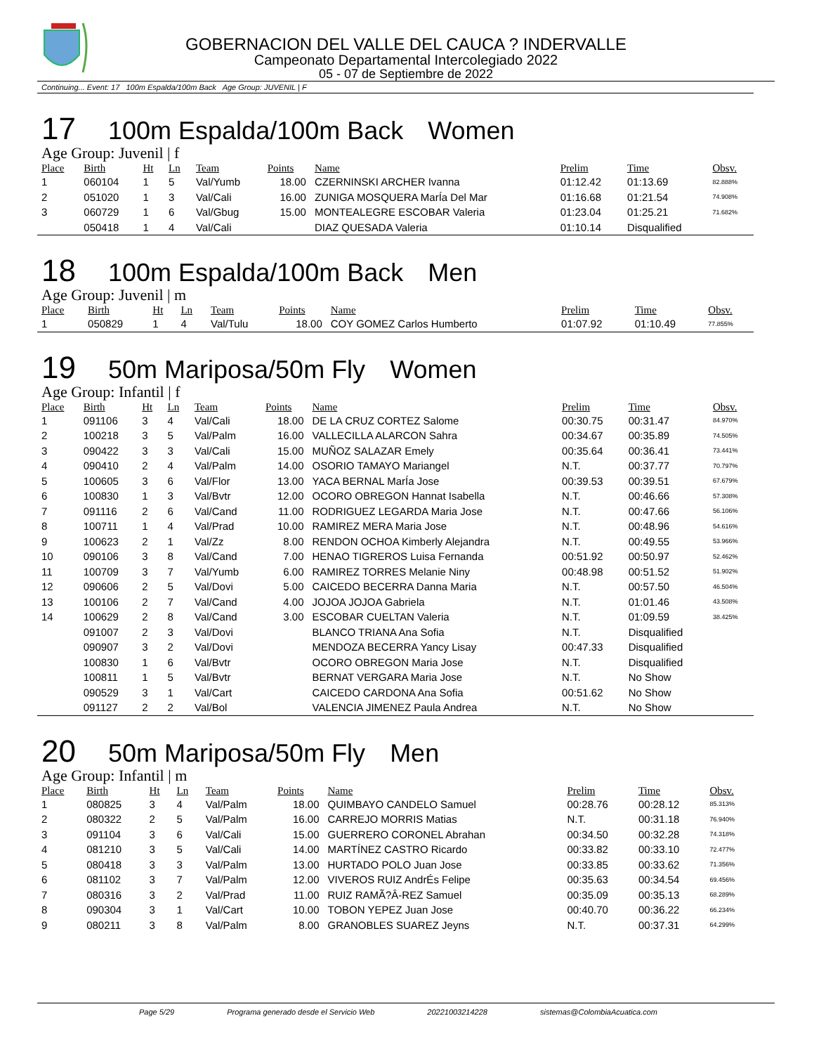GOBERNACION DEL VALLE DEL CAUCA ? INDERVALLE
Campeonato Departamental Intercolegiado 2022
05 - 07 de Septiembre de 2022
Continuing... Event: 17 100m Espalda/100m Back Age Group: JUVENIL | F
17 100m Espalda/100m Back Women
Age Group: Juvenil | f
| Place | Birth | Ht | Ln | Team | Points | Name | Prelim | Time | Obsv. |
| --- | --- | --- | --- | --- | --- | --- | --- | --- | --- |
| 1 | 060104 | 1 | 5 | Val/Yumb | 18.00 | CZERNINSKI ARCHER Ivanna | 01:12.42 | 01:13.69 | 82.888% |
| 2 | 051020 | 1 | 3 | Val/Cali | 16.00 | ZUNIGA MOSQUERA MarÍa Del Mar | 01:16.68 | 01:21.54 | 74.908% |
| 3 | 060729 | 1 | 6 | Val/Gbug | 15.00 | MONTEALEGRE ESCOBAR Valeria | 01:23.04 | 01:25.21 | 71.682% |
| | 050418 | 1 | 4 | Val/Cali | | DIAZ QUESADA Valeria | 01:10.14 | Disqualified | |
18 100m Espalda/100m Back Men
Age Group: Juvenil | m
| Place | Birth | Ht | Ln | Team | Points | Name | Prelim | Time | Obsv. |
| --- | --- | --- | --- | --- | --- | --- | --- | --- | --- |
| 1 | 050829 | 1 | 4 | Val/Tulu | 18.00 | COY GOMEZ Carlos Humberto | 01:07.92 | 01:10.49 | 77.855% |
19 50m Mariposa/50m Fly Women
Age Group: Infantil | f
| Place | Birth | Ht | Ln | Team | Points | Name | Prelim | Time | Obsv. |
| --- | --- | --- | --- | --- | --- | --- | --- | --- | --- |
| 1 | 091106 | 3 | 4 | Val/Cali | 18.00 | DE LA CRUZ CORTEZ Salome | 00:30.75 | 00:31.47 | 84.970% |
| 2 | 100218 | 3 | 5 | Val/Palm | 16.00 | VALLECILLA ALARCON Sahra | 00:34.67 | 00:35.89 | 74.505% |
| 3 | 090422 | 3 | 3 | Val/Cali | 15.00 | MUÑOZ SALAZAR Emely | 00:35.64 | 00:36.41 | 73.441% |
| 4 | 090410 | 2 | 4 | Val/Palm | 14.00 | OSORIO TAMAYO Mariangel | N.T. | 00:37.77 | 70.797% |
| 5 | 100605 | 3 | 6 | Val/Flor | 13.00 | YACA BERNAL MarÍa Jose | 00:39.53 | 00:39.51 | 67.679% |
| 6 | 100830 | 1 | 3 | Val/Bvtr | 12.00 | OCORO OBREGON Hannat Isabella | N.T. | 00:46.66 | 57.308% |
| 7 | 091116 | 2 | 6 | Val/Cand | 11.00 | RODRIGUEZ LEGARDA Maria Jose | N.T. | 00:47.66 | 56.106% |
| 8 | 100711 | 1 | 4 | Val/Prad | 10.00 | RAMIREZ MERA Maria Jose | N.T. | 00:48.96 | 54.616% |
| 9 | 100623 | 2 | 1 | Val/Zz | 8.00 | RENDON OCHOA Kimberly Alejandra | N.T. | 00:49.55 | 53.966% |
| 10 | 090106 | 3 | 8 | Val/Cand | 7.00 | HENAO TIGREROS Luisa Fernanda | 00:51.92 | 00:50.97 | 52.462% |
| 11 | 100709 | 3 | 7 | Val/Yumb | 6.00 | RAMIREZ TORRES Melanie Niny | 00:48.98 | 00:51.52 | 51.902% |
| 12 | 090606 | 2 | 5 | Val/Dovi | 5.00 | CAICEDO BECERRA Danna Maria | N.T. | 00:57.50 | 46.504% |
| 13 | 100106 | 2 | 7 | Val/Cand | 4.00 | JOJOA JOJOA Gabriela | N.T. | 01:01.46 | 43.508% |
| 14 | 100629 | 2 | 8 | Val/Cand | 3.00 | ESCOBAR CUELTAN Valeria | N.T. | 01:09.59 | 38.425% |
| | 091007 | 2 | 3 | Val/Dovi | | BLANCO TRIANA Ana Sofia | N.T. | Disqualified | |
| | 090907 | 3 | 2 | Val/Dovi | | MENDOZA BECERRA Yancy Lisay | 00:47.33 | Disqualified | |
| | 100830 | 1 | 6 | Val/Bvtr | | OCORO OBREGON Maria Jose | N.T. | Disqualified | |
| | 100811 | 1 | 5 | Val/Bvtr | | BERNAT VERGARA Maria Jose | N.T. | No Show | |
| | 090529 | 3 | 1 | Val/Cart | | CAICEDO CARDONA Ana Sofia | 00:51.62 | No Show | |
| | 091127 | 2 | 2 | Val/Bol | | VALENCIA JIMENEZ Paula Andrea | N.T. | No Show | |
20 50m Mariposa/50m Fly Men
Age Group: Infantil | m
| Place | Birth | Ht | Ln | Team | Points | Name | Prelim | Time | Obsv. |
| --- | --- | --- | --- | --- | --- | --- | --- | --- | --- |
| 1 | 080825 | 3 | 4 | Val/Palm | 18.00 | QUIMBAYO CANDELO Samuel | 00:28.76 | 00:28.12 | 85.313% |
| 2 | 080322 | 2 | 5 | Val/Palm | 16.00 | CARREJO MORRIS Matias | N.T. | 00:31.18 | 76.940% |
| 3 | 091104 | 3 | 6 | Val/Cali | 15.00 | GUERRERO CORONEL Abrahan | 00:34.50 | 00:32.28 | 74.318% |
| 4 | 081210 | 3 | 5 | Val/Cali | 14.00 | MARTÍNEZ CASTRO Ricardo | 00:33.82 | 00:33.10 | 72.477% |
| 5 | 080418 | 3 | 3 | Val/Palm | 13.00 | HURTADO POLO Juan Jose | 00:33.85 | 00:33.62 | 71.356% |
| 6 | 081102 | 3 | 7 | Val/Palm | 12.00 | VIVEROS RUIZ AndrÉs Felipe | 00:35.63 | 00:34.54 | 69.456% |
| 7 | 080316 | 3 | 2 | Val/Prad | 11.00 | RUIZ RAMÃ?Â-REZ Samuel | 00:35.09 | 00:35.13 | 68.289% |
| 8 | 090304 | 3 | 1 | Val/Cart | 10.00 | TOBON YEPEZ Juan Jose | 00:40.70 | 00:36.22 | 66.234% |
| 9 | 080211 | 3 | 8 | Val/Palm | 8.00 | GRANOBLES SUAREZ Jeyns | N.T. | 00:37.31 | 64.299% |
Page 5/29 Programa generado desde el Servicio Web 20221003214228 sistemas@ColombiaAcuatica.com